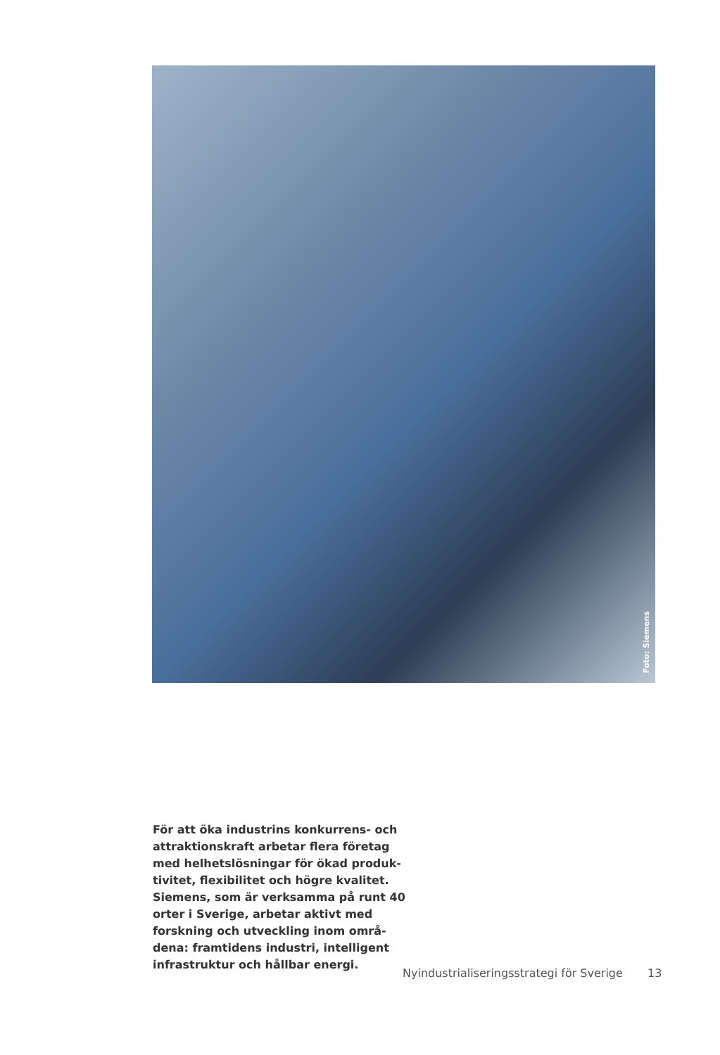Foto: Siemens
För att öka industrins konkurrens- och attraktionskraft arbetar flera företag med helhetslösningar för ökad produk-tivitet, flexibilitet och högre kvalitet. Siemens, som är verksamma på runt 40 orter i Sverige, arbetar aktivt med forskning och utveckling inom områ-dena: framtidens industri, intelligent infrastruktur och hållbar energi.
Nyindustrialiseringsstrategi för Sverige 13